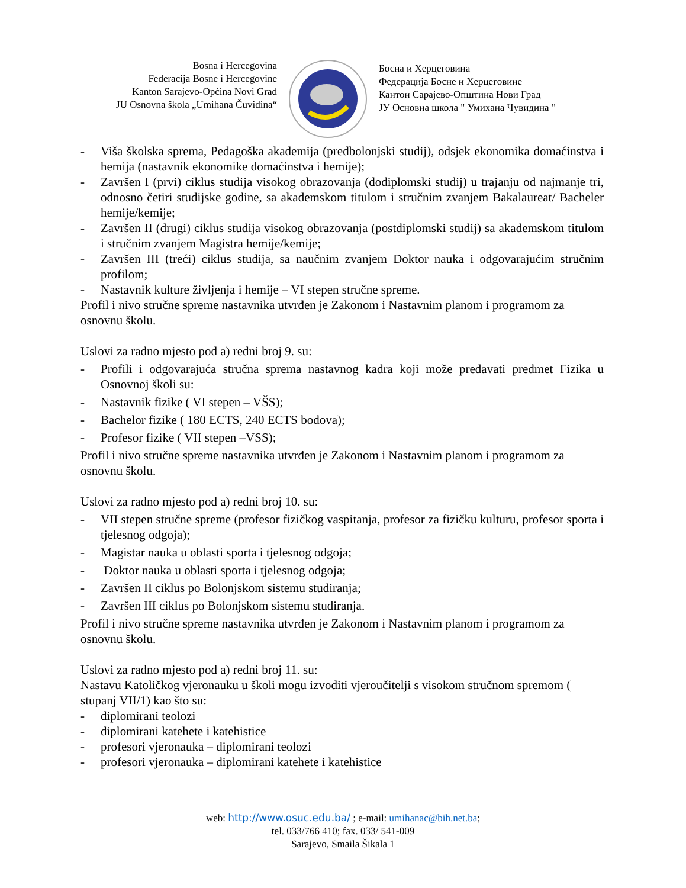Bosna i Hercegovina
Federacija Bosne i Hercegovine
Kanton Sarajevo-Općina Novi Grad
JU Osnovna škola „Umihana Čuvidina“
Босна и Херцеговина
Федерација Босне и Херцеговине
Кантон Сарајево-Општина Нови Град
ЈУ Основна школа " Умихана Чувидина "
- Viša školska sprema, Pedagoška akademija (predbolonjski studij), odsjek ekonomika domaćinstva i hemija (nastavnik ekonomike domaćinstva i hemije);
- Završen I (prvi) ciklus studija visokog obrazovanja (dodiplomski studij) u trajanju od najmanje tri, odnosno četiri studijske godine, sa akademskom titulom i stručnim zvanjem Bakalaureat/ Bacheler hemije/kemije;
- Završen II (drugi) ciklus studija visokog obrazovanja (postdiplomski studij) sa akademskom titulom i stručnim zvanjem Magistra hemije/kemije;
- Završen III (treći) ciklus studija, sa naučnim zvanjem Doktor nauka i odgovarajućim stručnim profilom;
- Nastavnik kulture življenja i hemije – VI stepen stručne spreme.
Profil i nivo stručne spreme nastavnika utvrđen je Zakonom i Nastavnim planom i programom za osnovnu školu.
Uslovi za radno mjesto pod a) redni broj 9. su:
- Profili i odgovarajuća stručna sprema nastavnog kadra koji može predavati predmet Fizika u Osnovnoj školi su:
- Nastavnik fizike ( VI stepen – VŠS);
- Bachelor fizike ( 180 ECTS, 240 ECTS bodova);
- Profesor fizike ( VII stepen –VSS);
Profil i nivo stručne spreme nastavnika utvrđen je Zakonom i Nastavnim planom i programom za osnovnu školu.
Uslovi za radno mjesto pod a) redni broj 10. su:
- VII stepen stručne spreme (profesor fizičkog vaspitanja, profesor za fizičku kulturu, profesor sporta i tjelesnog odgoja);
- Magistar nauka u oblasti sporta i tjelesnog odgoja;
- Doktor nauka u oblasti sporta i tjelesnog odgoja;
- Završen II ciklus po Bolonjskom sistemu studiranja;
- Završen III ciklus po Bolonjskom sistemu studiranja.
Profil i nivo stručne spreme nastavnika utvrđen je Zakonom i Nastavnim planom i programom za osnovnu školu.
Uslovi za radno mjesto pod a) redni broj 11. su:
Nastavu Katoličkog vjeronauku u školi mogu izvoditi vjeroučitelji s visokom stručnom spremom ( stupanj VII/1) kao što su:
- diplomirani teolozi
- diplomirani katehete i katehistice
- profesori vjeronauka – diplomirani teolozi
- profesori vjeronauka – diplomirani katehete i katehistice
web: http://www.osuc.edu.ba/ ; e-mail: umihanac@bih.net.ba;
tel. 033/766 410; fax. 033/ 541-009
Sarajevo, Smaila Šikala 1